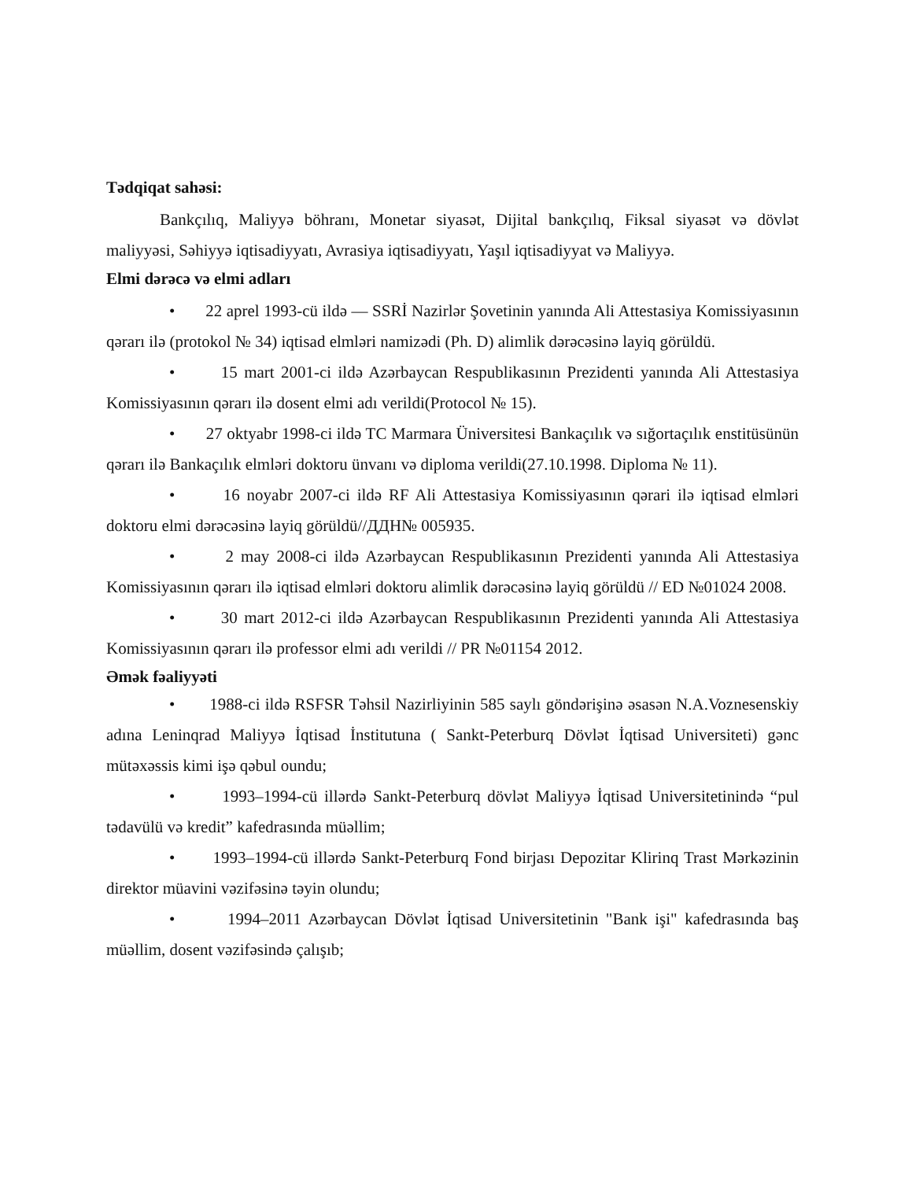Tədqiqat sahəsi:
Bankçılıq, Maliyyə böhranı, Monetar siyasət, Dijital bankçılıq, Fiksal siyasət və dövlət maliyyəsi, Səhiyyə iqtisadiyyatı, Avrasiya iqtisadiyyatı, Yaşıl iqtisadiyyat və Maliyyə.
Elmi dərəcə və elmi adları
• 22 aprel 1993-cü ildə — SSRİ Nazirlər Şovetinin yanında Ali Attestasiya Komissiyasının qərarı ilə (protokol № 34) iqtisad elmləri namizədi (Ph. D) alimlik dərəcəsinə layiq görüldü.
• 15 mart 2001-ci ildə Azərbaycan Respublikasının Prezidenti yanında Ali Attestasiya Komissiyasının qərarı ilə dosent elmi adı verildi(Protocol № 15).
• 27 oktyabr 1998-ci ildə TC Marmara Üniversitesi Bankaçılık və sığortaçılık enstitüsünün qərarı ilə Bankaçılık elmləri doktoru ünvanı və diploma verildi(27.10.1998. Diploma № 11).
• 16 noyabr 2007-ci ildə RF Ali Attestasiya Komissiyasının qərari ilə iqtisad elmləri doktoru elmi dərəcəsinə layiq görüldü//ДДН№ 005935.
• 2 may 2008-ci ildə Azərbaycan Respublikasının Prezidenti yanında Ali Attestasiya Komissiyasının qərarı ilə iqtisad elmləri doktoru alimlik dərəcəsinə layiq görüldü // ED №01024 2008.
• 30 mart 2012-ci ildə Azərbaycan Respublikasının Prezidenti yanında Ali Attestasiya Komissiyasının qərarı ilə professor elmi adı verildi // PR №01154 2012.
Əmək fəaliyyəti
• 1988-ci ildə RSFSR Təhsil Nazirliyinin 585 saylı göndərişinə əsasən N.A.Voznesenskiy adına Leninqrad Maliyyə İqtisad İnstitutuna ( Sankt-Peterburq Dövlət İqtisad Universiteti) gənc mütəxəssis kimi işə qəbul oundu;
• 1993–1994-cü illərdə Sankt-Peterburq dövlət Maliyyə İqtisad Universitetinində “pul tədavülü və kredit” kafedrasında müəllim;
• 1993–1994-cü illərdə Sankt-Peterburq Fond birjası Depozitar Klirinq Trast Mərkəzinin direktor müavini vəzifəsinə təyin olundu;
• 1994–2011 Azərbaycan Dövlət İqtisad Universitetinin "Bank işi" kafedrasında baş müəllim, dosent vəzifəsində çalışıb;